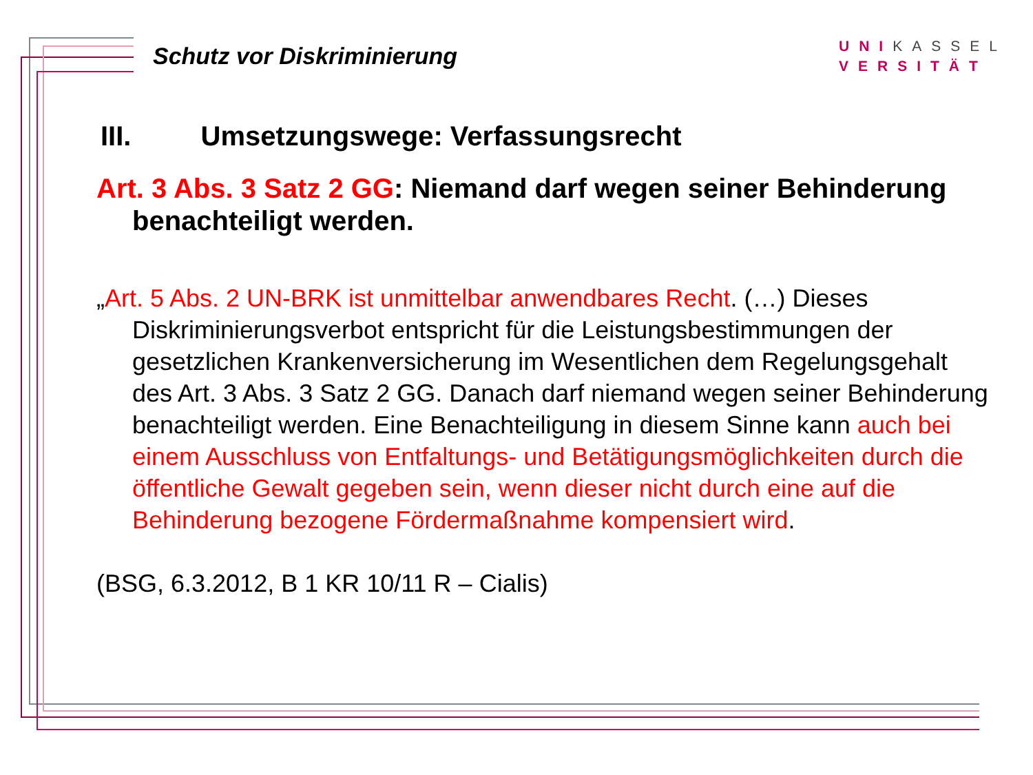Schutz vor Diskriminierung
UNIKASSEL
VERSITÄT
III. Umsetzungswege: Verfassungsrecht
Art. 3 Abs. 3 Satz 2 GG: Niemand darf wegen seiner Behinderung benachteiligt werden.
„Art. 5 Abs. 2 UN-BRK ist unmittelbar anwendbares Recht. (…) Dieses Diskriminierungsverbot entspricht für die Leistungsbestimmungen der gesetzlichen Krankenversicherung im Wesentlichen dem Regelungsgehalt des Art. 3 Abs. 3 Satz 2 GG. Danach darf niemand wegen seiner Behinderung benachteiligt werden. Eine Benachteiligung in diesem Sinne kann auch bei einem Ausschluss von Entfaltungs- und Betätigungsmöglichkeiten durch die öffentliche Gewalt gegeben sein, wenn dieser nicht durch eine auf die Behinderung bezogene Fördermaßnahme kompensiert wird.
(BSG, 6.3.2012, B 1 KR 10/11 R – Cialis)